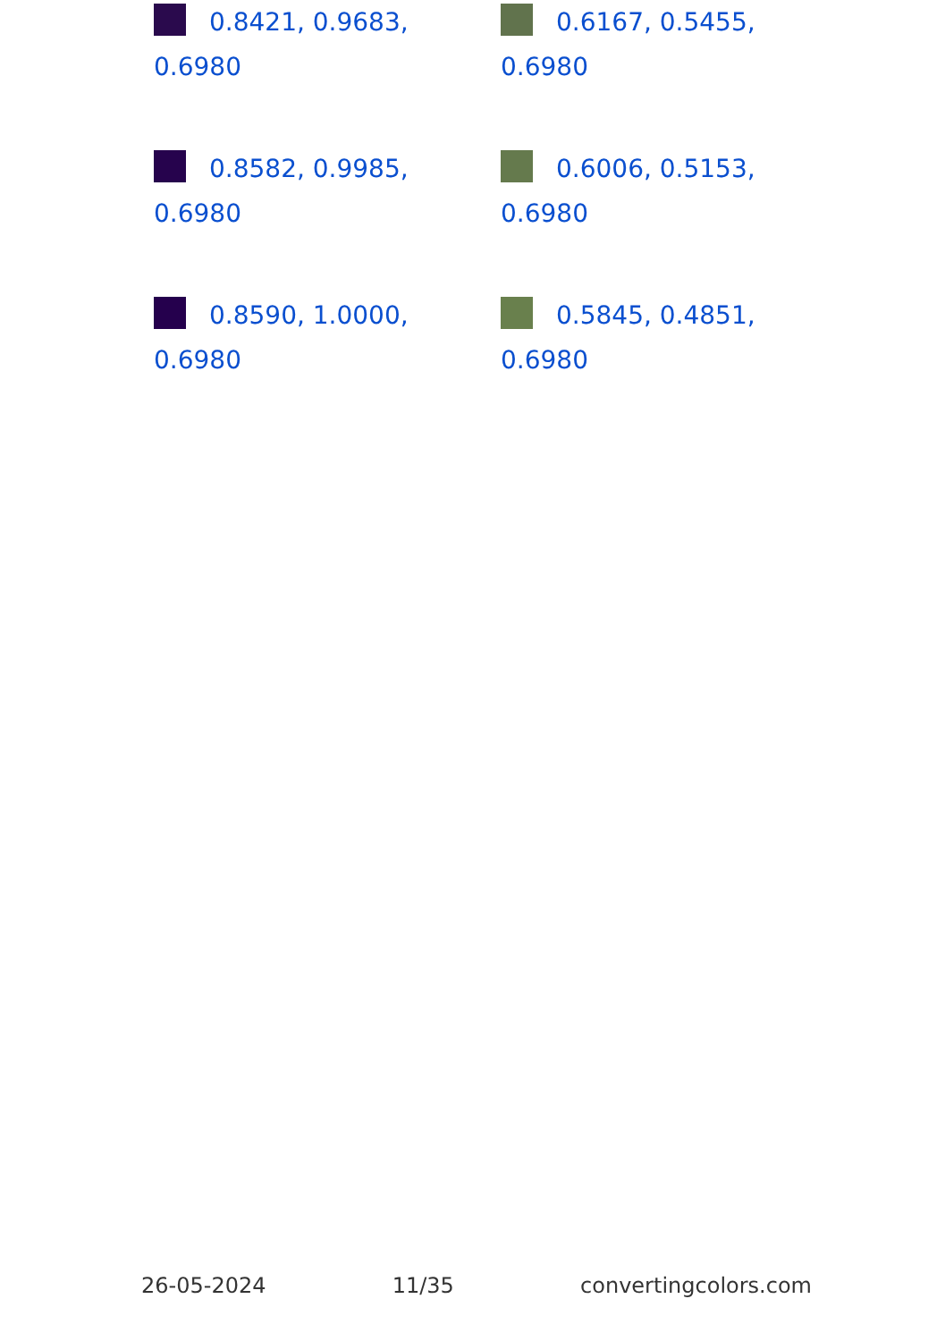0.8421, 0.9683, 0.6980 0.6167, 0.5455, 0.6980
0.8582, 0.9985, 0.6980 0.6006, 0.5153, 0.6980
0.8590, 1.0000, 0.6980 0.5845, 0.4851, 0.6980
26-05-2024 11/35 convertingcolors.com